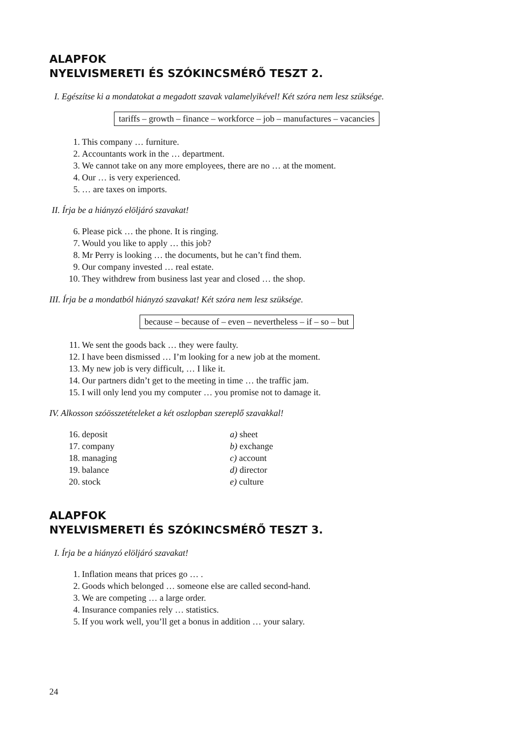ALAPFOK
NYELVISMERETI ÉS SZÓKINCSMÉRŐ TESZT 2.
I. Egészítse ki a mondatokat a megadott szavak valamelyikével! Két szóra nem lesz szüksége.
tariffs – growth – finance – workforce – job – manufactures – vacancies
1. This company … furniture.
2. Accountants work in the … department.
3. We cannot take on any more employees, there are no … at the moment.
4. Our … is very experienced.
5. … are taxes on imports.
II. Írja be a hiányzó elöljáró szavakat!
6. Please pick … the phone. It is ringing.
7. Would you like to apply … this job?
8. Mr Perry is looking … the documents, but he can’t find them.
9. Our company invested … real estate.
10. They withdrew from business last year and closed … the shop.
III. Írja be a mondatból hiányzó szavakat! Két szóra nem lesz szüksége.
because – because of – even – nevertheless – if – so – but
11. We sent the goods back … they were faulty.
12. I have been dismissed … I’m looking for a new job at the moment.
13. My new job is very difficult, … I like it.
14. Our partners didn’t get to the meeting in time … the traffic jam.
15. I will only lend you my computer … you promise not to damage it.
IV. Alkosson szóösszetételeket a két oszlopban szereplő szavakkal!
16. deposit a) sheet
17. company b) exchange
18. managing c) account
19. balance d) director
20. stock e) culture
ALAPFOK
NYELVISMERETI ÉS SZÓKINCSMÉRŐ TESZT 3.
I. Írja be a hiányzó elöljáró szavakat!
1. Inflation means that prices go … .
2. Goods which belonged … someone else are called second-hand.
3. We are competing … a large order.
4. Insurance companies rely … statistics.
5. If you work well, you’ll get a bonus in addition … your salary.
24